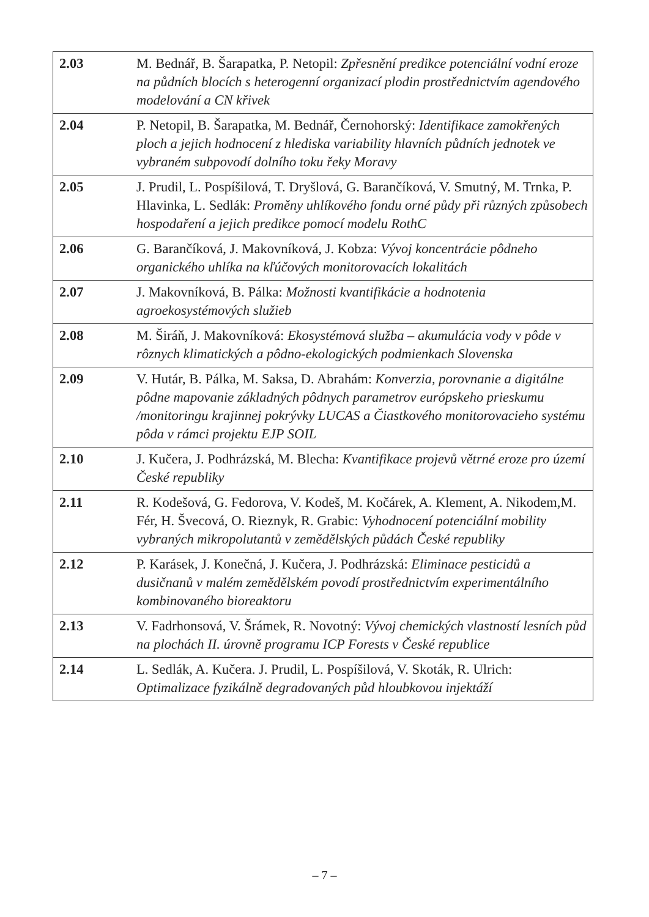| 2.03 | M. Bednář, B. Šarapatka, P. Netopil: Zpřesnění predikce potenciální vodní eroze na půdních blocích s heterogenní organizací plodin prostřednictvím agendového modelování a CN křivek |
| 2.04 | P. Netopil, B. Šarapatka, M. Bednář, Černohorský: Identifikace zamokřených ploch a jejich hodnocení z hlediska variability hlavních půdních jednotek ve vybraném subpovodí dolního toku řeky Moravy |
| 2.05 | J. Prudil, L. Pospíšilová, T. Dryšlová, G. Barančíková, V. Smutný, M. Trnka, P. Hlavinka, L. Sedlák: Proměny uhlíkového fondu orné půdy při různých způsobech hospodaření a jejich predikce pomocí modelu RothC |
| 2.06 | G. Barančíková, J. Makovníková, J. Kobza: Vývoj koncentrácie pôdneho organického uhlíka na kľúčových monitorovacích lokalitách |
| 2.07 | J. Makovníková, B. Pálka: Možnosti kvantifikácie a hodnotenia agroekosystémových služieb |
| 2.08 | M. Širáň, J. Makovníková: Ekosystémová služba – akumulácia vody v pôde v rôznych klimatických a pôdno-ekologických podmienkach Slovenska |
| 2.09 | V. Hutár, B. Pálka, M. Saksa, D. Abrahám: Konverzia, porovnanie a digitálne pôdne mapovanie základných pôdnych parametrov európskeho prieskumu /monitoringu krajinnej pokrývky LUCAS a Čiastkového monitorovacieho systému pôda v rámci projektu EJP SOIL |
| 2.10 | J. Kučera, J. Podhrázská, M. Blecha: Kvantifikace projevů větrné eroze pro území České republiky |
| 2.11 | R. Kodešová, G. Fedorova, V. Kodeš, M. Kočárek, A. Klement, A. Nikodem,M. Fér, H. Švecová, O. Rieznyk, R. Grabic: Vyhodnocení potenciální mobility vybraných mikropolutantů v zemědělských půdách České republiky |
| 2.12 | P. Karásek, J. Konečná, J. Kučera, J. Podhrázská: Eliminace pesticidů a dusičnanů v malém zemědělském povodí prostřednictvím experimentálního kombinovaného bioreaktoru |
| 2.13 | V. Fadrhonsová, V. Šrámek, R. Novotný: Vývoj chemických vlastností lesních půd na plochách II. úrovně programu ICP Forests v České republice |
| 2.14 | L. Sedlák, A. Kučera. J. Prudil, L. Pospíšilová, V. Skoták, R. Ulrich: Optimalizace fyzikálně degradovaných půd hloubkovou injektáží |
– 7 –